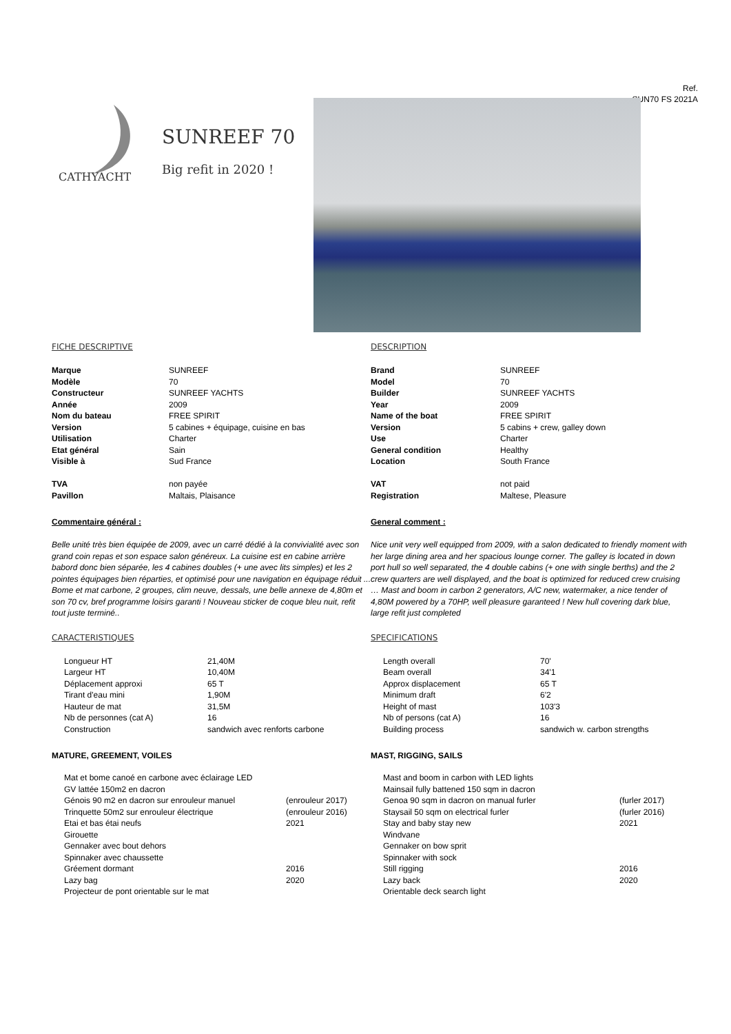Ref.
SUN70 FS 2021A
CATHYACHT
SUNREEF 70
Big refit in 2020 !
FICHE DESCRIPTIVE
| Marque | SUNREEF |
| Modèle | 70 |
| Constructeur | SUNREEF YACHTS |
| Année | 2009 |
| Nom du bateau | FREE SPIRIT |
| Version | 5 cabines + équipage, cuisine en bas |
| Utilisation | Charter |
| Etat général | Sain |
| Visible à | Sud France |
| TVA | non payée |
| Pavillon | Maltais, Plaisance |
Commentaire général :
Belle unité très bien équipée de 2009, avec un carré dédié à la convivialité avec son grand coin repas et son espace salon généreux. La cuisine est en cabine arrière babord donc bien séparée, les 4 cabines doubles (+ une avec lits simples) et les 2 pointes équipages bien réparties, et optimisé pour une navigation en équipage réduit ... Bome et mat carbone, 2 groupes, clim neuve, dessals, une belle annexe de 4,80m et son 70 cv, bref programme loisirs garanti ! Nouveau sticker de coque bleu nuit, refit tout juste terminé..
CARACTERISTIQUES
| Longueur HT | 21,40M |
| Largeur HT | 10,40M |
| Déplacement approxi | 65 T |
| Tirant d'eau mini | 1,90M |
| Hauteur de mat | 31,5M |
| Nb de personnes (cat A) | 16 |
| Construction | sandwich avec renforts carbone |
MATURE, GREEMENT, VOILES
| Mat et bome canoé en carbone avec éclairage LED | |
| GV lattée 150m2 en dacron | |
| Génois 90 m2 en dacron sur enrouleur manuel | (enrouleur 2017) |
| Trinquette 50m2 sur enrouleur électrique | (enrouleur 2016) |
| Etai et bas étai neufs | 2021 |
| Girouette | |
| Gennaker avec bout dehors | |
| Spinnaker avec chaussette | |
| Gréement dormant | 2016 |
| Lazy bag | 2020 |
| Projecteur de pont orientable sur le mat | |
DESCRIPTION
| Brand | SUNREEF |
| Model | 70 |
| Builder | SUNREEF YACHTS |
| Year | 2009 |
| Name of the boat | FREE SPIRIT |
| Version | 5 cabins + crew, galley down |
| Use | Charter |
| General condition | Healthy |
| Location | South France |
| VAT | not paid |
| Registration | Maltese, Pleasure |
General comment :
Nice unit very well equipped from 2009, with a salon dedicated to friendly moment with her large dining area and her spacious lounge corner. The galley is located in down port hull so well separated, the 4 double cabins (+ one with single berths) and the 2 crew quarters are well displayed, and the boat is optimized for reduced crew cruising … Mast and boom in carbon 2 generators, A/C new, watermaker, a nice tender of 4,80M powered by a 70HP, well pleasure garanteed ! New hull covering dark blue, large refit just completed
SPECIFICATIONS
| Length overall | 70' |
| Beam overall | 34'1 |
| Approx displacement | 65 T |
| Minimum draft | 6'2 |
| Height of mast | 103'3 |
| Nb of persons (cat A) | 16 |
| Building process | sandwich w. carbon strengths |
MAST, RIGGING, SAILS
| Mast and boom in carbon with LED lights | |
| Mainsail fully battened 150 sqm in dacron | |
| Genoa 90 sqm in dacron on manual furler | (furler 2017) |
| Staysail 50 sqm on electrical furler | (furler 2016) |
| Stay and baby stay new | 2021 |
| Windvane | |
| Gennaker on bow sprit | |
| Spinnaker with sock | |
| Still rigging | 2016 |
| Lazy back | 2020 |
| Orientable deck search light | |